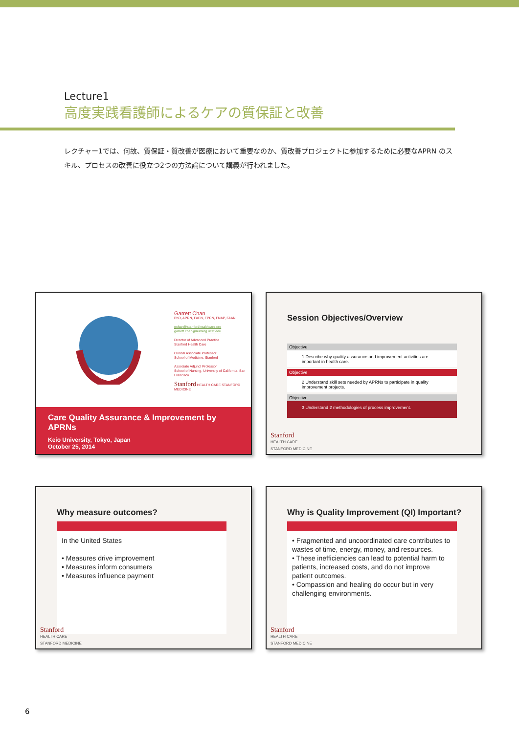Lecture1
高度実践看護師によるケアの質保証と改善
レクチャー1では、何故、質保証・質改善が医療において重要なのか、質改善プロジェクトに参加するために必要なAPRN のスキル、プロセスの改善に役立つ2つの方法論について講義が行われました。
Garrett Chan
PhD, APRN, FAEN, FPCN, FNAP, FAAN
gchan@stanfordhealthcare.org
garrett.chan@nursing.ucsf.edu
Director of Advanced Practice
Stanford Health Care
Clinical Associate Professor
School of Medicine, Stanford
Associate Adjunct Professor
School of Nursing, University of California, San Francisco
Stanford HEALTH CARE STANFORD MEDICINE
Care Quality Assurance & Improvement by APRNs
Keio University, Tokyo, Japan
October 25, 2014
Session Objectives/Overview
Objective
1 Describe why quality assurance and improvement activities are important in health care.
Objective
2 Understand skill sets needed by APRNs to participate in quality improvement projects.
Objective
3 Understand 2 methodologies of process improvement.
Stanford
HEALTH CARE
STANFORD MEDICINE
Why measure outcomes?
In the United States
• Measures drive improvement
• Measures inform consumers
• Measures influence payment
Stanford
HEALTH CARE
STANFORD MEDICINE
Why is Quality Improvement (QI) Important?
• Fragmented and uncoordinated care contributes to wastes of time, energy, money, and resources.
• These inefficiencies can lead to potential harm to patients, increased costs, and do not improve patient outcomes.
• Compassion and healing do occur but in very challenging environments.
Stanford
HEALTH CARE
STANFORD MEDICINE
6